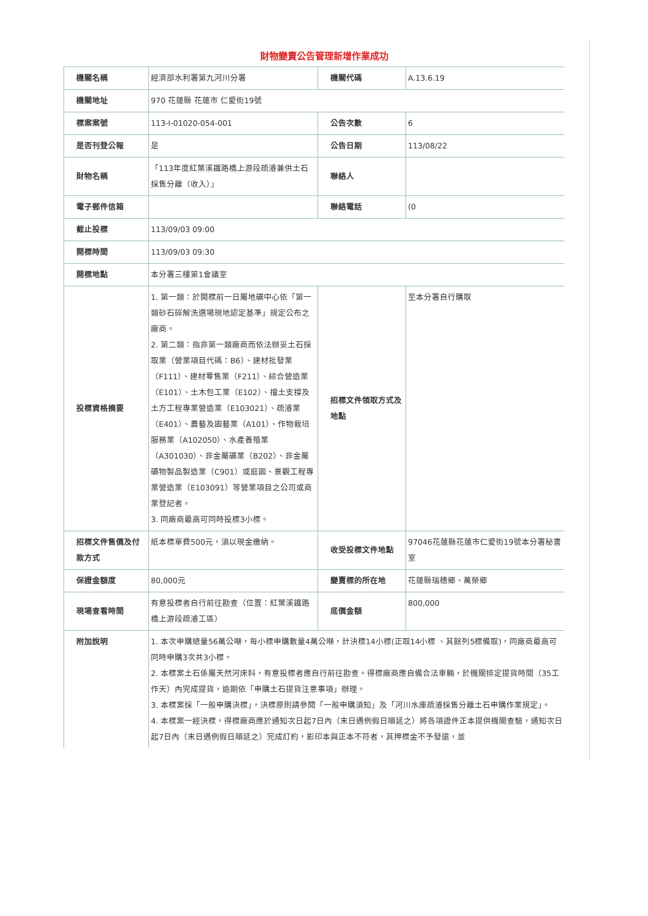財物變賣公告管理新增作業成功
| 機關名稱 | 經濟部水利署第九河川分署 | 機關代碼 | A.13.6.19 |
| 機關地址 | 970 花蓮縣 花蓮市 仁愛街19號 | | |
| 標案案號 | 113-I-01020-054-001 | 公告次數 | 6 |
| 是否刊登公報 | 是 | 公告日期 | 113/08/22 |
| 財物名稱 | 「113年度紅葉溪鐵路橋上游段疏濬兼供土石採售分離（收入）」 | 聯絡人 | |
| 電子郵件信箱 | | 聯絡電話 | (0 |
| 截止投標 | 113/09/03 09:00 | | |
| 開標時間 | 113/09/03 09:30 | | |
| 開標地點 | 本分署三樓第1會議室 | | |
| 投標資格摘要 | 1. 第一類：於開標前一日屬地礦中心依「第一類砂石碎解洗選場現地認定基準」規定公布之廠商。 2. 第二類：指非第一類廠商而依法辦妥土石採取業（營業項目代碼：B6）、建材批發業（F111）、建材零售業（F211）、綜合營造業（E101）、土木包工業（E102）、擋土支撐及土方工程專業營造業（E103021）、疏濬業（E401）、農藝及園藝業（A101）、作物栽培服務業（A102050）、水產養殖業（A301030）、非金屬礦業（B202）、非金屬礦物製品製造業（C901）或庭園、景觀工程專業營造業（E103091）等營業項目之公司或商業登記者。 3. 同廠商最高可同時投標3小標。 | 招標文件領取方式及地點 | 至本分署自行購取 |
| 招標文件售價及付款方式 | 紙本標單費500元，須以現金繳納。 | 收受投標文件地點 | 97046花蓮縣花蓮市仁愛街19號本分署秘書室 |
| 保證金額度 | 80,000元 | 變賣標的所在地 | 花蓮縣瑞穗鄉、萬榮鄉 |
| 現場查看時間 | 有意投標者自行前往勘查（位置：紅葉溪鐵路橋上游段疏濬工區） | 底價金額 | 800,000 |
| 附加說明 | 1. 本次申購總量56萬公噸，每小標申購數量4萬公噸，計決標14小標(正取14小標 、其餘列5標備取)，同廠商最高可同時申購3次共3小標。 2. 本標案土石係屬天然河床料，有意投標者應自行前往勘查。得標廠商應自備合法車輛，於機關排定提貨時間（35工作天）內完成提貨，逾期依「申購土石提貨注意事項」辦理。 3. 本標案採「一般申購決標」，決標原則請參閱「一般申購須知」及「河川水庫疏濬採售分離土石申購作業規定」。 4. 本標案一經決標，得標廠商應於通知次日起7日內（末日遇例假日順延之）將各項證件正本提供機關查驗，通知次日起7日內（末日遇例假日順延之）完成訂約，影印本與正本不符者，其押標金不予發還，並 | | |